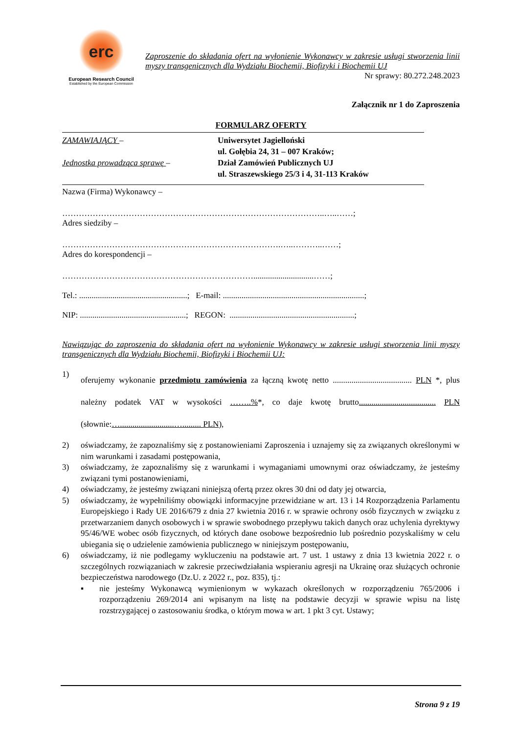erc
European Research Council
Established by the European Commission
Zaproszenie do składania ofert na wyłonienie Wykonawcy w zakresie usługi stworzenia linii myszy transgenicznych dla Wydziału Biochemii, Biofizyki i Biochemii UJ
Nr sprawy: 80.272.248.2023
Załącznik nr 1 do Zaproszenia
FORMULARZ OFERTY
ZAMAWIAJĄCY –
Jednostka prowadząca sprawę –
Uniwersytet Jagielloński
ul. Gołębia 24, 31 – 007 Kraków;
Dział Zamówień Publicznych UJ
ul. Straszewskiego 25/3 i 4, 31-113 Kraków
Nazwa (Firma) Wykonawcy –
…………………………………………………………………………………..…..……;
Adres siedziby –
…………………………………………………………………….…..………..……;
Adres do korespondencji –
…………………………………………………………….............................……;
Tel.: ....................................................; E-mail: ....................................................................;
NIP: ...................................................; REGON: ............................................................;
Nawiązując do zaproszenia do składania ofert na wyłonienie Wykonawcy w zakresie usługi stworzenia linii myszy transgenicznych dla Wydziału Biochemii, Biofizyki i Biochemii UJ:
1) oferujemy wykonanie przedmiotu zamówienia za łączną kwotę netto ...................................... PLN *, plus należny podatek VAT w wysokości ……..%*, co daje kwotę brutto..................................... PLN (słownie:…..........................…......... PLN),
2) oświadczamy, że zapoznaliśmy się z postanowieniami Zaproszenia i uznajemy się za związanych określonymi w nim warunkami i zasadami postępowania,
3) oświadczamy, że zapoznaliśmy się z warunkami i wymaganiami umownymi oraz oświadczamy, że jesteśmy związani tymi postanowieniami,
4) oświadczamy, że jesteśmy związani niniejszą ofertą przez okres 30 dni od daty jej otwarcia,
5) oświadczamy, że wypełniliśmy obowiązki informacyjne przewidziane w art. 13 i 14 Rozporządzenia Parlamentu Europejskiego i Rady UE 2016/679 z dnia 27 kwietnia 2016 r. w sprawie ochrony osób fizycznych w związku z przetwarzaniem danych osobowych i w sprawie swobodnego przepływu takich danych oraz uchylenia dyrektywy 95/46/WE wobec osób fizycznych, od których dane osobowe bezpośrednio lub pośrednio pozyskaliśmy w celu ubiegania się o udzielenie zamówienia publicznego w niniejszym postępowaniu,
6) oświadczamy, iż nie podlegamy wykluczeniu na podstawie art. 7 ust. 1 ustawy z dnia 13 kwietnia 2022 r. o szczególnych rozwiązaniach w zakresie przeciwdziałania wspieraniu agresji na Ukrainę oraz służących ochronie bezpieczeństwa narodowego (Dz.U. z 2022 r., poz. 835), tj.:
▪ nie jesteśmy Wykonawcą wymienionym w wykazach określonych w rozporządzeniu 765/2006 i rozporządzeniu 269/2014 ani wpisanym na listę na podstawie decyzji w sprawie wpisu na listę rozstrzygającej o zastosowaniu środka, o którym mowa w art. 1 pkt 3 cyt. Ustawy;
Strona 9 z 19